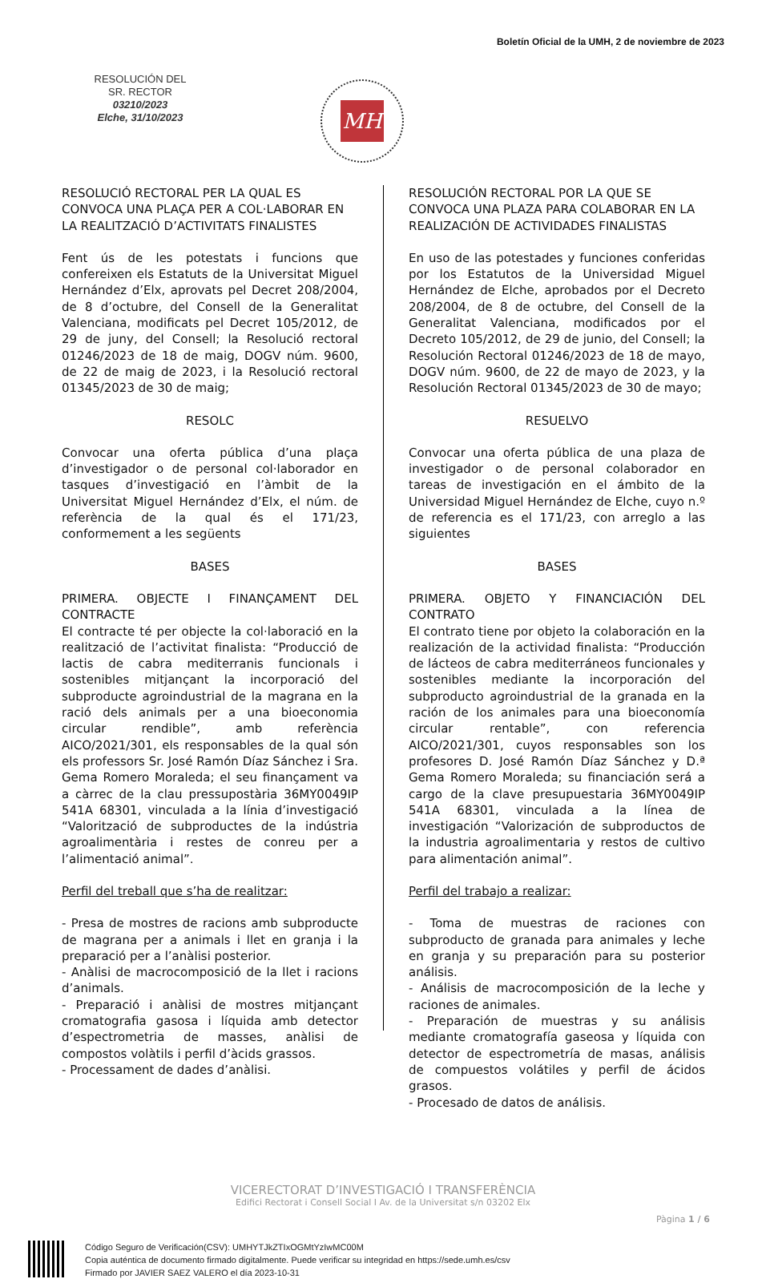Boletín Oficial de la UMH, 2 de noviembre de 2023
RESOLUCIÓN DEL
SR. RECTOR
03210/2023
Elche, 31/10/2023
MH
RESOLUCIÓ RECTORAL PER LA QUAL ES CONVOCA UNA PLAÇA PER A COL·LABORAR EN LA REALITZACIÓ D’ACTIVITATS FINALISTES
Fent ús de les potestats i funcions que confereixen els Estatuts de la Universitat Miguel Hernández d’Elx, aprovats pel Decret 208/2004, de 8 d’octubre, del Consell de la Generalitat Valenciana, modificats pel Decret 105/2012, de 29 de juny, del Consell; la Resolució rectoral 01246/2023 de 18 de maig, DOGV núm. 9600, de 22 de maig de 2023, i la Resolució rectoral 01345/2023 de 30 de maig;
RESOLC
Convocar una oferta pública d’una plaça d’investigador o de personal col·laborador en tasques d’investigació en l’àmbit de la Universitat Miguel Hernández d’Elx, el núm. de referència de la qual és el 171/23, conformement a les següents
BASES
PRIMERA. OBJECTE I FINANÇAMENT DEL CONTRACTE
El contracte té per objecte la col·laboració en la realització de l’activitat finalista: “Producció de lactis de cabra mediterranis funcionals i sostenibles mitjançant la incorporació del subproducte agroindustrial de la magrana en la ració dels animals per a una bioeconomia circular rendible”, amb referència AICO/2021/301, els responsables de la qual són els professors Sr. José Ramón Díaz Sánchez i Sra. Gema Romero Moraleda; el seu finançament va a càrrec de la clau pressupostària 36MY0049IP 541A 68301, vinculada a la línia d’investigació “Valorització de subproductes de la indústria agroalimentària i restes de conreu per a l’alimentació animal”.
Perfil del treball que s’ha de realitzar:
- Presa de mostres de racions amb subproducte de magrana per a animals i llet en granja i la preparació per a l’anàlisi posterior.
- Anàlisi de macrocomposició de la llet i racions d’animals.
- Preparació i anàlisi de mostres mitjançant cromatografia gasosa i líquida amb detector d’espectrometria de masses, anàlisi de compostos volàtils i perfil d’àcids grassos.
- Processament de dades d’anàlisi.
RESOLUCIÓN RECTORAL POR LA QUE SE CONVOCA UNA PLAZA PARA COLABORAR EN LA REALIZACIÓN DE ACTIVIDADES FINALISTAS
En uso de las potestades y funciones conferidas por los Estatutos de la Universidad Miguel Hernández de Elche, aprobados por el Decreto 208/2004, de 8 de octubre, del Consell de la Generalitat Valenciana, modificados por el Decreto 105/2012, de 29 de junio, del Consell; la Resolución Rectoral 01246/2023 de 18 de mayo, DOGV núm. 9600, de 22 de mayo de 2023, y la Resolución Rectoral 01345/2023 de 30 de mayo;
RESUELVO
Convocar una oferta pública de una plaza de investigador o de personal colaborador en tareas de investigación en el ámbito de la Universidad Miguel Hernández de Elche, cuyo n.º de referencia es el 171/23, con arreglo a las siguientes
BASES
PRIMERA. OBJETO Y FINANCIACIÓN DEL CONTRATO
El contrato tiene por objeto la colaboración en la realización de la actividad finalista: “Producción de lácteos de cabra mediterráneos funcionales y sostenibles mediante la incorporación del subproducto agroindustrial de la granada en la ración de los animales para una bioeconomía circular rentable”, con referencia AICO/2021/301, cuyos responsables son los profesores D. José Ramón Díaz Sánchez y D.ª Gema Romero Moraleda; su financiación será a cargo de la clave presupuestaria 36MY0049IP 541A 68301, vinculada a la línea de investigación “Valorización de subproductos de la industria agroalimentaria y restos de cultivo para alimentación animal”.
Perfil del trabajo a realizar:
- Toma de muestras de raciones con subproducto de granada para animales y leche en granja y su preparación para su posterior análisis.
- Análisis de macrocomposición de la leche y raciones de animales.
- Preparación de muestras y su análisis mediante cromatografía gaseosa y líquida con detector de espectrometría de masas, análisis de compuestos volátiles y perfil de ácidos grasos.
- Procesado de datos de análisis.
VICERECTORAT D’INVESTIGACIÓ I TRANSFERÈNCIA
Edifici Rectorat i Consell Social I Av. de la Universitat s/n 03202 Elx
Pàgina 1 / 6
Código Seguro de Verificación(CSV): UMHYTJkZTIxOGMtYzIwMC00M
Copia auténtica de documento firmado digitalmente. Puede verificar su integridad en https://sede.umh.es/csv
Firmado por JAVIER SAEZ VALERO el día 2023-10-31